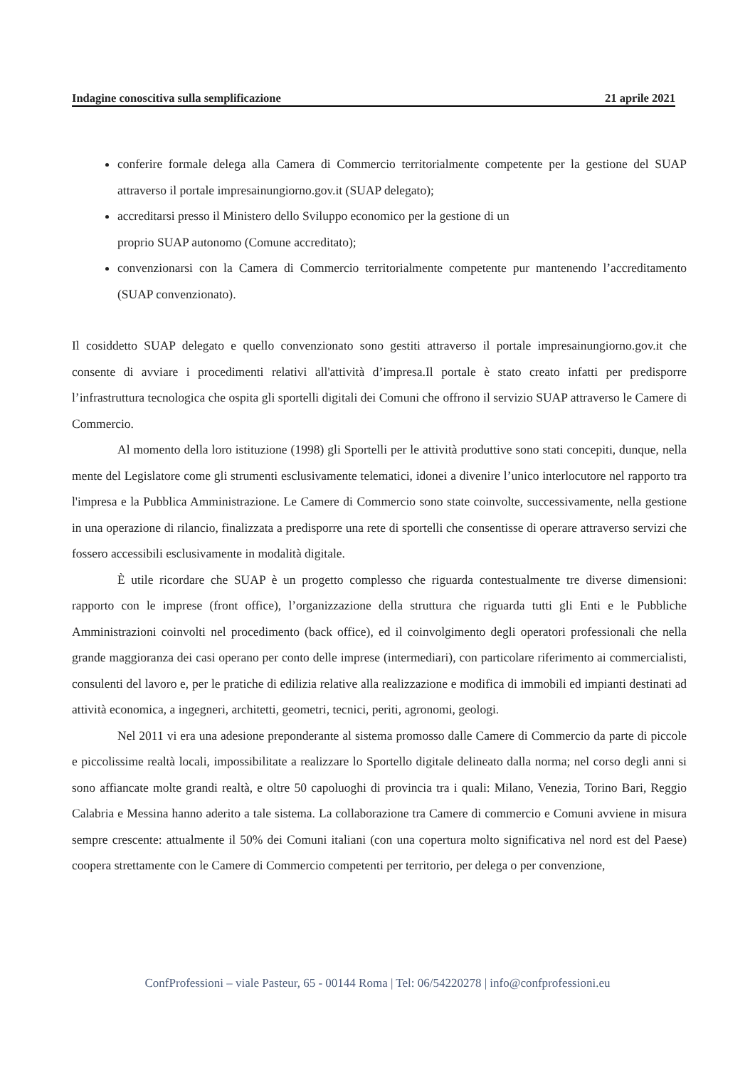Indagine conoscitiva sulla semplificazione 21 aprile 2021
conferire formale delega alla Camera di Commercio territorialmente competente per la gestione del SUAP attraverso il portale impresainungiorno.gov.it (SUAP delegato);
accreditarsi presso il Ministero dello Sviluppo economico per la gestione di un
proprio SUAP autonomo (Comune accreditato);
convenzionarsi con la Camera di Commercio territorialmente competente pur mantenendo l’accreditamento (SUAP convenzionato).
Il cosiddetto SUAP delegato e quello convenzionato sono gestiti attraverso il portale impresainungiorno.gov.it che consente di avviare i procedimenti relativi all'attività d’impresa.Il portale è stato creato infatti per predisporre l’infrastruttura tecnologica che ospita gli sportelli digitali dei Comuni che offrono il servizio SUAP attraverso le Camere di Commercio.
Al momento della loro istituzione (1998) gli Sportelli per le attività produttive sono stati concepiti, dunque, nella mente del Legislatore come gli strumenti esclusivamente telematici, idonei a divenire l’unico interlocutore nel rapporto tra l'impresa e la Pubblica Amministrazione. Le Camere di Commercio sono state coinvolte, successivamente, nella gestione in una operazione di rilancio, finalizzata a predisporre una rete di sportelli che consentisse di operare attraverso servizi che fossero accessibili esclusivamente in modalità digitale.
È utile ricordare che SUAP è un progetto complesso che riguarda contestualmente tre diverse dimensioni: rapporto con le imprese (front office), l’organizzazione della struttura che riguarda tutti gli Enti e le Pubbliche Amministrazioni coinvolti nel procedimento (back office), ed il coinvolgimento degli operatori professionali che nella grande maggioranza dei casi operano per conto delle imprese (intermediari), con particolare riferimento ai commercialisti, consulenti del lavoro e, per le pratiche di edilizia relative alla realizzazione e modifica di immobili ed impianti destinati ad attività economica, a ingegneri, architetti, geometri, tecnici, periti, agronomi, geologi.
Nel 2011 vi era una adesione preponderante al sistema promosso dalle Camere di Commercio da parte di piccole e piccolissime realtà locali, impossibilitate a realizzare lo Sportello digitale delineato dalla norma; nel corso degli anni si sono affiancate molte grandi realtà, e oltre 50 capoluoghi di provincia tra i quali: Milano, Venezia, Torino Bari, Reggio Calabria e Messina hanno aderito a tale sistema. La collaborazione tra Camere di commercio e Comuni avviene in misura sempre crescente: attualmente il 50% dei Comuni italiani (con una copertura molto significativa nel nord est del Paese) coopera strettamente con le Camere di Commercio competenti per territorio, per delega o per convenzione,
ConfProfessioni – viale Pasteur, 65 - 00144 Roma | Tel: 06/54220278 | info@confprofessioni.eu